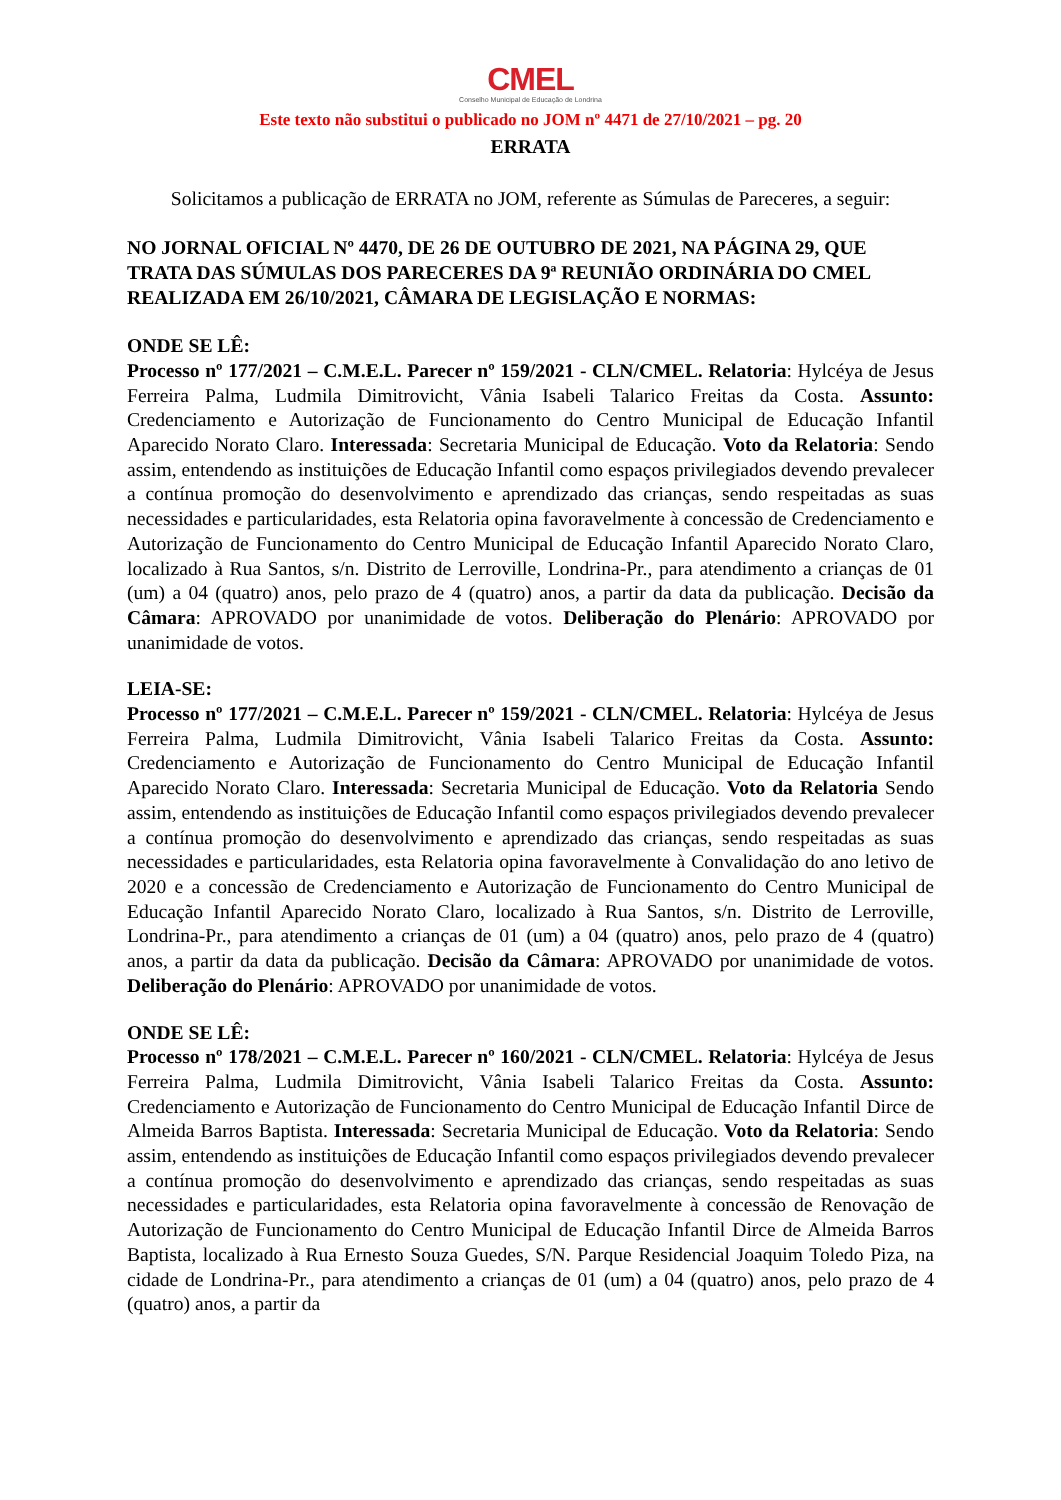CMEL
Conselho Municipal de Educação de Londrina
Este texto não substitui o publicado no JOM nº 4471 de 27/10/2021 – pg. 20
ERRATA
Solicitamos a publicação de ERRATA no JOM, referente as Súmulas de Pareceres, a seguir:
NO JORNAL OFICIAL Nº 4470, DE 26 DE OUTUBRO DE 2021, NA PÁGINA 29, QUE TRATA DAS SÚMULAS DOS PARECERES DA 9ª REUNIÃO ORDINÁRIA DO CMEL REALIZADA EM 26/10/2021, CÂMARA DE LEGISLAÇÃO E NORMAS:
ONDE SE LÊ:
Processo nº 177/2021 – C.M.E.L. Parecer nº 159/2021 - CLN/CMEL. Relatoria: Hylcéya de Jesus Ferreira Palma, Ludmila Dimitrovicht, Vânia Isabeli Talarico Freitas da Costa. Assunto: Credenciamento e Autorização de Funcionamento do Centro Municipal de Educação Infantil Aparecido Norato Claro. Interessada: Secretaria Municipal de Educação. Voto da Relatoria: Sendo assim, entendendo as instituições de Educação Infantil como espaços privilegiados devendo prevalecer a contínua promoção do desenvolvimento e aprendizado das crianças, sendo respeitadas as suas necessidades e particularidades, esta Relatoria opina favoravelmente à concessão de Credenciamento e Autorização de Funcionamento do Centro Municipal de Educação Infantil Aparecido Norato Claro, localizado à Rua Santos, s/n. Distrito de Lerroville, Londrina-Pr., para atendimento a crianças de 01 (um) a 04 (quatro) anos, pelo prazo de 4 (quatro) anos, a partir da data da publicação. Decisão da Câmara: APROVADO por unanimidade de votos. Deliberação do Plenário: APROVADO por unanimidade de votos.
LEIA-SE:
Processo nº 177/2021 – C.M.E.L. Parecer nº 159/2021 - CLN/CMEL. Relatoria: Hylcéya de Jesus Ferreira Palma, Ludmila Dimitrovicht, Vânia Isabeli Talarico Freitas da Costa. Assunto: Credenciamento e Autorização de Funcionamento do Centro Municipal de Educação Infantil Aparecido Norato Claro. Interessada: Secretaria Municipal de Educação. Voto da Relatoria Sendo assim, entendendo as instituições de Educação Infantil como espaços privilegiados devendo prevalecer a contínua promoção do desenvolvimento e aprendizado das crianças, sendo respeitadas as suas necessidades e particularidades, esta Relatoria opina favoravelmente à Convalidação do ano letivo de 2020 e a concessão de Credenciamento e Autorização de Funcionamento do Centro Municipal de Educação Infantil Aparecido Norato Claro, localizado à Rua Santos, s/n. Distrito de Lerroville, Londrina-Pr., para atendimento a crianças de 01 (um) a 04 (quatro) anos, pelo prazo de 4 (quatro) anos, a partir da data da publicação. Decisão da Câmara: APROVADO por unanimidade de votos. Deliberação do Plenário: APROVADO por unanimidade de votos.
ONDE SE LÊ:
Processo nº 178/2021 – C.M.E.L. Parecer nº 160/2021 - CLN/CMEL. Relatoria: Hylcéya de Jesus Ferreira Palma, Ludmila Dimitrovicht, Vânia Isabeli Talarico Freitas da Costa. Assunto: Credenciamento e Autorização de Funcionamento do Centro Municipal de Educação Infantil Dirce de Almeida Barros Baptista. Interessada: Secretaria Municipal de Educação. Voto da Relatoria: Sendo assim, entendendo as instituições de Educação Infantil como espaços privilegiados devendo prevalecer a contínua promoção do desenvolvimento e aprendizado das crianças, sendo respeitadas as suas necessidades e particularidades, esta Relatoria opina favoravelmente à concessão de Renovação de Autorização de Funcionamento do Centro Municipal de Educação Infantil Dirce de Almeida Barros Baptista, localizado à Rua Ernesto Souza Guedes, S/N. Parque Residencial Joaquim Toledo Piza, na cidade de Londrina-Pr., para atendimento a crianças de 01 (um) a 04 (quatro) anos, pelo prazo de 4 (quatro) anos, a partir da